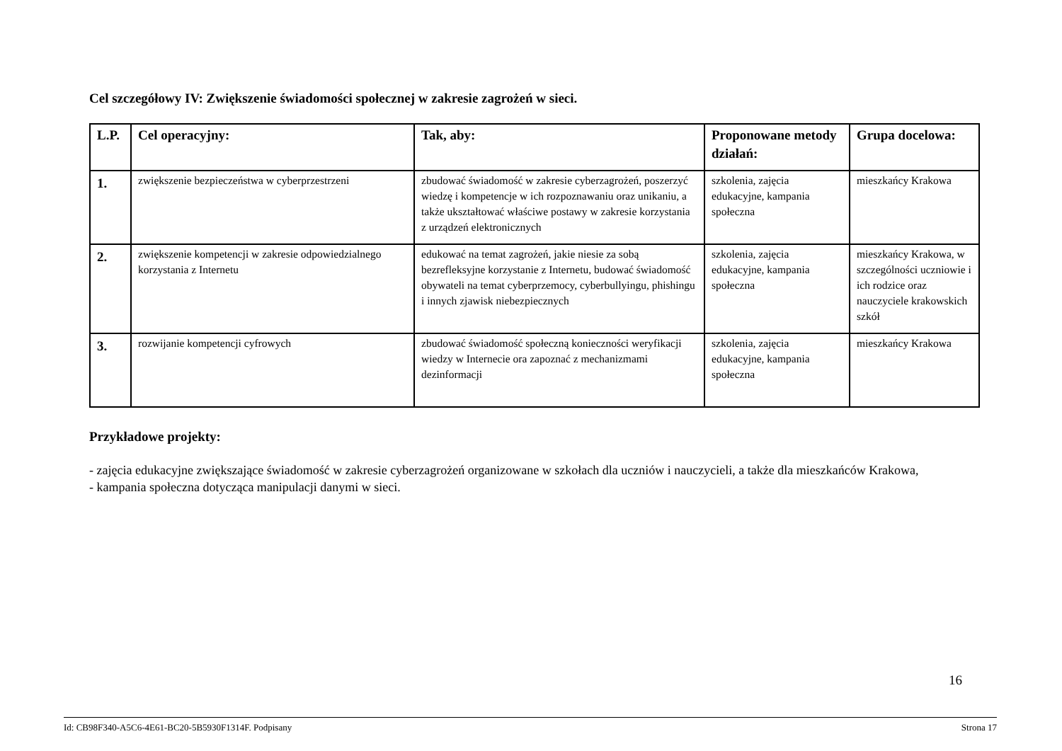Cel szczegółowy IV: Zwiększenie świadomości społecznej w zakresie zagrożeń w sieci.
| L.P. | Cel operacyjny: | Tak, aby: | Proponowane metody działań: | Grupa docelowa: |
| --- | --- | --- | --- | --- |
| 1. | zwiększenie bezpieczeństwa w cyberprzestrzeni | zbudować świadomość w zakresie cyberzagrożeń, poszerzyć wiedzę i kompetencje w ich rozpoznawaniu oraz unikaniu, a także ukształtować właściwe postawy w zakresie korzystania z urządzeń elektronicznych | szkolenia, zajęcia edukacyjne, kampania społeczna | mieszkańcy Krakowa |
| 2. | zwiększenie kompetencji w zakresie odpowiedzialnego korzystania z Internetu | edukować na temat zagrożeń, jakie niesie za sobą bezrefleksyjne korzystanie z Internetu, budować świadomość obywateli na temat cyberprzemocy, cyberbullyingu, phishingu i innych zjawisk niebezpiecznych | szkolenia, zajęcia edukacyjne, kampania społeczna | mieszkańcy Krakowa, w szczególności uczniowie i ich rodzice oraz nauczyciele krakowskich szkół |
| 3. | rozwijanie kompetencji cyfrowych | zbudować świadomość społeczną konieczności weryfikacji wiedzy w Internecie ora zapoznać z mechanizmami dezinformacji | szkolenia, zajęcia edukacyjne, kampania społeczna | mieszkańcy Krakowa |
Przykładowe projekty:
- zajęcia edukacyjne zwiększające świadomość w zakresie cyberzagrożeń organizowane w szkołach dla uczniów i nauczycieli, a także dla mieszkańców Krakowa,
- kampania społeczna dotycząca manipulacji danymi w sieci.
16
Id: CB98F340-A5C6-4E61-BC20-5B5930F1314F. Podpisany Strona 17